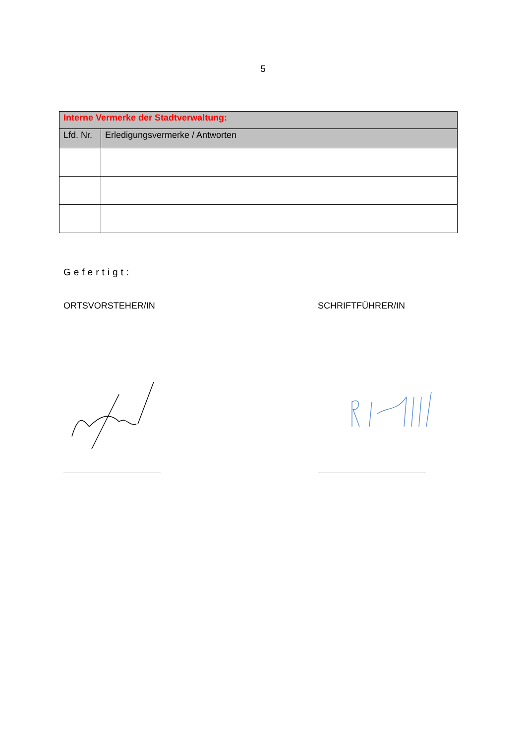5
| Interne Vermerke der Stadtverwaltung: | |
| --- | --- |
| Lfd. Nr. | Erledigungsvermerke / Antworten |
Gefertigt:
ORTSVORSTEHER/IN SCHRIFTFÜHRER/IN